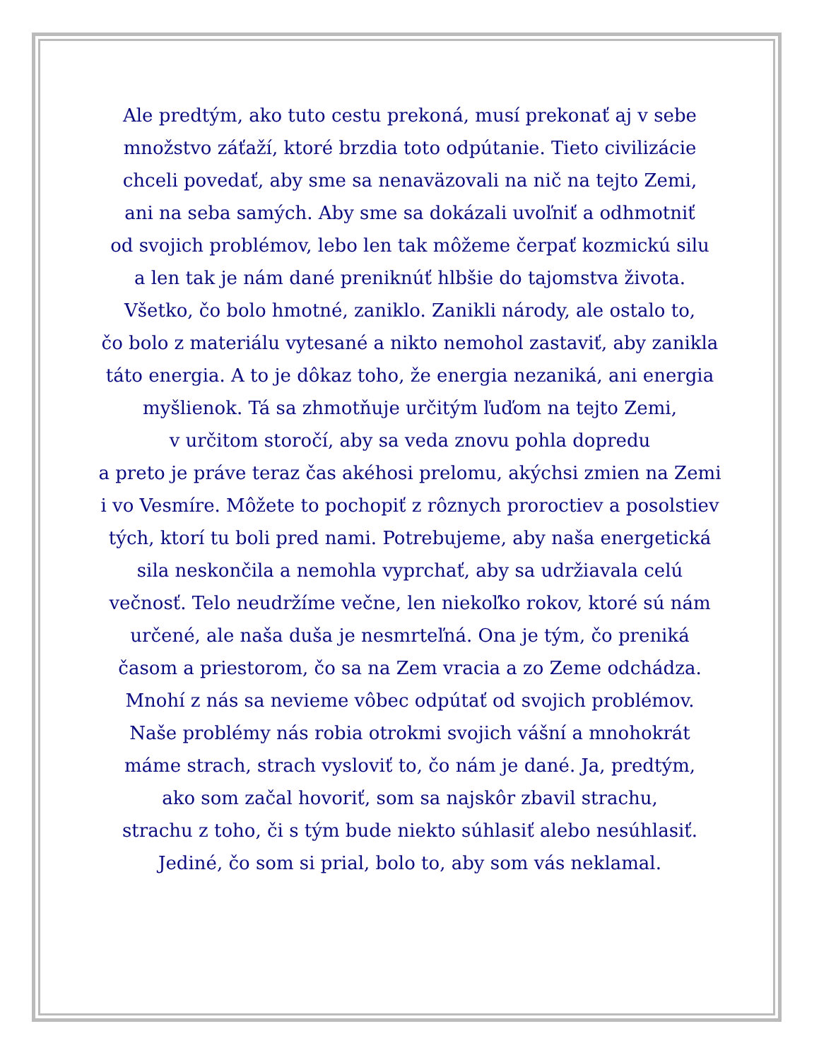Ale predtým, ako tuto cestu prekoná, musí prekonať aj v sebe
množstvo záťaží, ktoré brzdia toto odpútanie. Tieto civilizácie
chceli povedať, aby sme sa nenaväzovali na nič na tejto Zemi,
ani na seba samých. Aby sme sa dokázali uvoľniť a odhmotniť
od svojich problémov, lebo len tak môžeme čerpať kozmickú silu
a len tak je nám dané preniknúť hlbšie do tajomstva života.
Všetko, čo bolo hmotné, zaniklo. Zanikli národy, ale ostalo to,
čo bolo z materiálu vytesané a nikto nemohol zastaviť, aby zanikla
táto energia. A to je dôkaz toho, že energia nezaniká, ani energia
myšlienok. Tá sa zhmotňuje určitým ľuďom na tejto Zemi,
v určitom storočí, aby sa veda znovu pohla dopredu
a preto je práve teraz čas akéhosi prelomu, akýchsi zmien na Zemi
i vo Vesmíre. Môžete to pochopiť z rôznych proroctiev a posolstiev
tých, ktorí tu boli pred nami. Potrebujeme, aby naša energetická
sila neskončila a nemohla vyprchať, aby sa udržiavala celú
večnosť. Telo neudržíme večne, len niekoľko rokov, ktoré sú nám
určené, ale naša duša je nesmrteľná. Ona je tým, čo preniká
časom a priestorom, čo sa na Zem vracia a zo Zeme odchádza.
Mnohí z nás sa nevieme vôbec odpútať od svojich problémov.
Naše problémy nás robia otrokmi svojich vášní a mnohokrát
máme strach, strach vysloviť to, čo nám je dané. Ja, predtým,
ako som začal hovoriť, som sa najskôr zbavil strachu,
strachu z toho, či s tým bude niekto súhlasiť alebo nesúhlasiť.
Jediné, čo som si prial, bolo to, aby som vás neklamal.